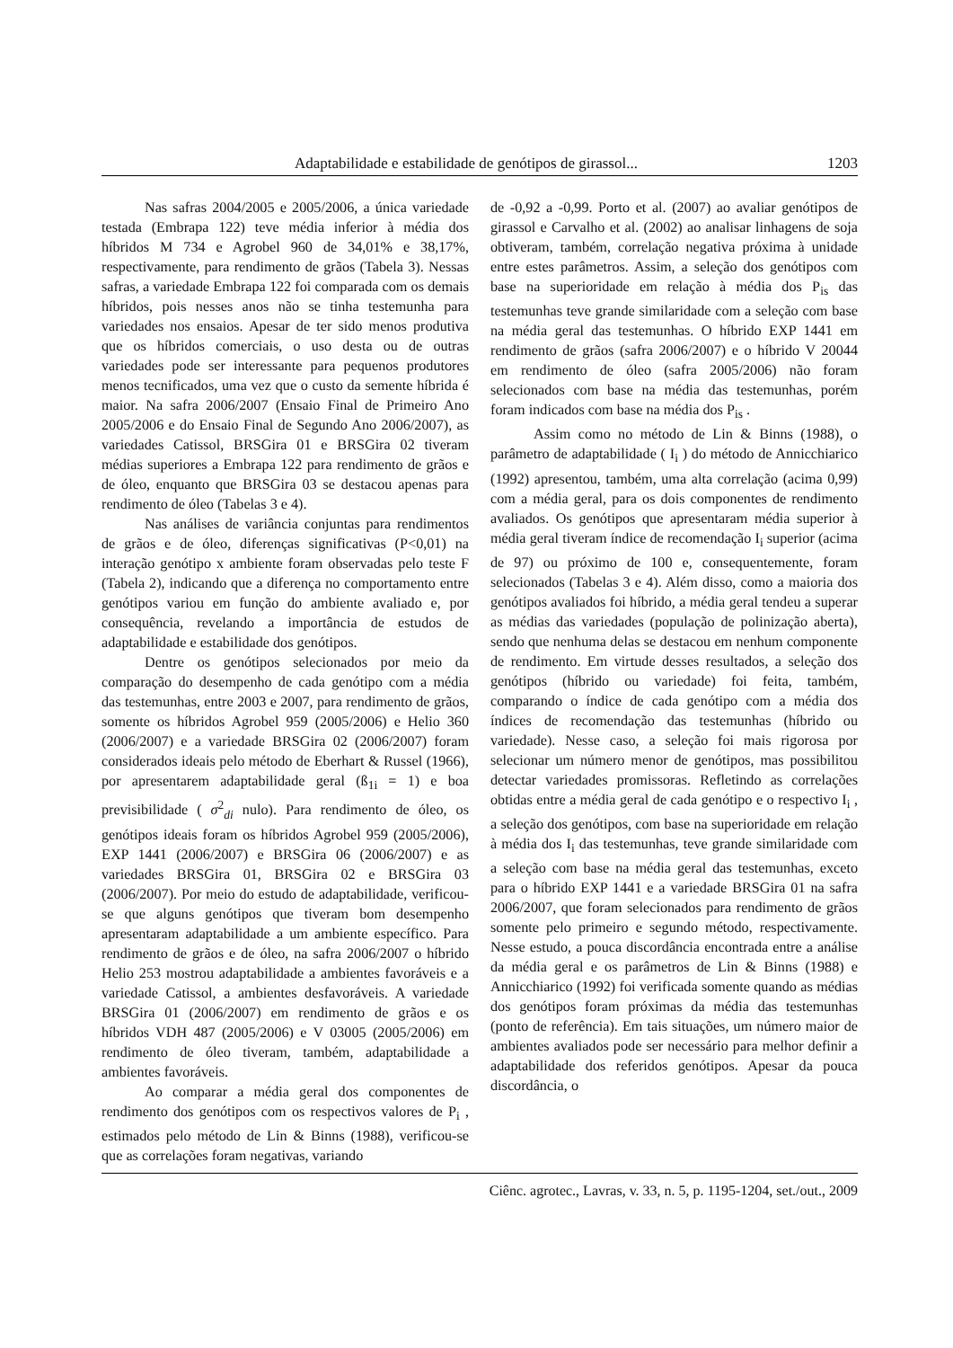Adaptabilidade e estabilidade de genótipos de girassol... 1203
Nas safras 2004/2005 e 2005/2006, a única variedade testada (Embrapa 122) teve média inferior à média dos híbridos M 734 e Agrobel 960 de 34,01% e 38,17%, respectivamente, para rendimento de grãos (Tabela 3). Nessas safras, a variedade Embrapa 122 foi comparada com os demais híbridos, pois nesses anos não se tinha testemunha para variedades nos ensaios. Apesar de ter sido menos produtiva que os híbridos comerciais, o uso desta ou de outras variedades pode ser interessante para pequenos produtores menos tecnificados, uma vez que o custo da semente híbrida é maior. Na safra 2006/2007 (Ensaio Final de Primeiro Ano 2005/2006 e do Ensaio Final de Segundo Ano 2006/2007), as variedades Catissol, BRSGira 01 e BRSGira 02 tiveram médias superiores a Embrapa 122 para rendimento de grãos e de óleo, enquanto que BRSGira 03 se destacou apenas para rendimento de óleo (Tabelas 3 e 4).
Nas análises de variância conjuntas para rendimentos de grãos e de óleo, diferenças significativas (P<0,01) na interação genótipo x ambiente foram observadas pelo teste F (Tabela 2), indicando que a diferença no comportamento entre genótipos variou em função do ambiente avaliado e, por consequência, revelando a importância de estudos de adaptabilidade e estabilidade dos genótipos.
Dentre os genótipos selecionados por meio da comparação do desempenho de cada genótipo com a média das testemunhas, entre 2003 e 2007, para rendimento de grãos, somente os híbridos Agrobel 959 (2005/2006) e Helio 360 (2006/2007) e a variedade BRSGira 02 (2006/2007) foram considerados ideais pelo método de Eberhart & Russel (1966), por apresentarem adaptabilidade geral (ß<sub>1i</sub> = 1) e boa previsibilidade ( σ<sup>2</sup><sub>di</sub> nulo). Para rendimento de óleo, os genótipos ideais foram os híbridos Agrobel 959 (2005/2006), EXP 1441 (2006/2007) e BRSGira 06 (2006/2007) e as variedades BRSGira 01, BRSGira 02 e BRSGira 03 (2006/2007). Por meio do estudo de adaptabilidade, verificou-se que alguns genótipos que tiveram bom desempenho apresentaram adaptabilidade a um ambiente específico. Para rendimento de grãos e de óleo, na safra 2006/2007 o híbrido Helio 253 mostrou adaptabilidade a ambientes favoráveis e a variedade Catissol, a ambientes desfavoráveis. A variedade BRSGira 01 (2006/2007) em rendimento de grãos e os híbridos VDH 487 (2005/2006) e V 03005 (2005/2006) em rendimento de óleo tiveram, também, adaptabilidade a ambientes favoráveis.
Ao comparar a média geral dos componentes de rendimento dos genótipos com os respectivos valores de P<sub>i</sub> , estimados pelo método de Lin & Binns (1988), verificou-se que as correlações foram negativas, variando
de -0,92 a -0,99. Porto et al. (2007) ao avaliar genótipos de girassol e Carvalho et al. (2002) ao analisar linhagens de soja obtiveram, também, correlação negativa próxima à unidade entre estes parâmetros. Assim, a seleção dos genótipos com base na superioridade em relação à média dos P<sub>is</sub> das testemunhas teve grande similaridade com a seleção com base na média geral das testemunhas. O híbrido EXP 1441 em rendimento de grãos (safra 2006/2007) e o híbrido V 20044 em rendimento de óleo (safra 2005/2006) não foram selecionados com base na média das testemunhas, porém foram indicados com base na média dos P<sub>is</sub> .
Assim como no método de Lin & Binns (1988), o parâmetro de adaptabilidade ( I<sub>i</sub> ) do método de Annicchiarico (1992) apresentou, também, uma alta correlação (acima 0,99) com a média geral, para os dois componentes de rendimento avaliados. Os genótipos que apresentaram média superior à média geral tiveram índice de recomendação I<sub>i</sub> superior (acima de 97) ou próximo de 100 e, consequentemente, foram selecionados (Tabelas 3 e 4). Além disso, como a maioria dos genótipos avaliados foi híbrido, a média geral tendeu a superar as médias das variedades (população de polinização aberta), sendo que nenhuma delas se destacou em nenhum componente de rendimento. Em virtude desses resultados, a seleção dos genótipos (híbrido ou variedade) foi feita, também, comparando o índice de cada genótipo com a média dos índices de recomendação das testemunhas (híbrido ou variedade). Nesse caso, a seleção foi mais rigorosa por selecionar um número menor de genótipos, mas possibilitou detectar variedades promissoras. Refletindo as correlações obtidas entre a média geral de cada genótipo e o respectivo I<sub>i</sub> , a seleção dos genótipos, com base na superioridade em relação à média dos I<sub>i</sub> das testemunhas, teve grande similaridade com a seleção com base na média geral das testemunhas, exceto para o híbrido EXP 1441 e a variedade BRSGira 01 na safra 2006/2007, que foram selecionados para rendimento de grãos somente pelo primeiro e segundo método, respectivamente. Nesse estudo, a pouca discordância encontrada entre a análise da média geral e os parâmetros de Lin & Binns (1988) e Annicchiarico (1992) foi verificada somente quando as médias dos genótipos foram próximas da média das testemunhas (ponto de referência). Em tais situações, um número maior de ambientes avaliados pode ser necessário para melhor definir a adaptabilidade dos referidos genótipos. Apesar da pouca discordância, o
Ciênc. agrotec., Lavras, v. 33, n. 5, p. 1195-1204, set./out., 2009